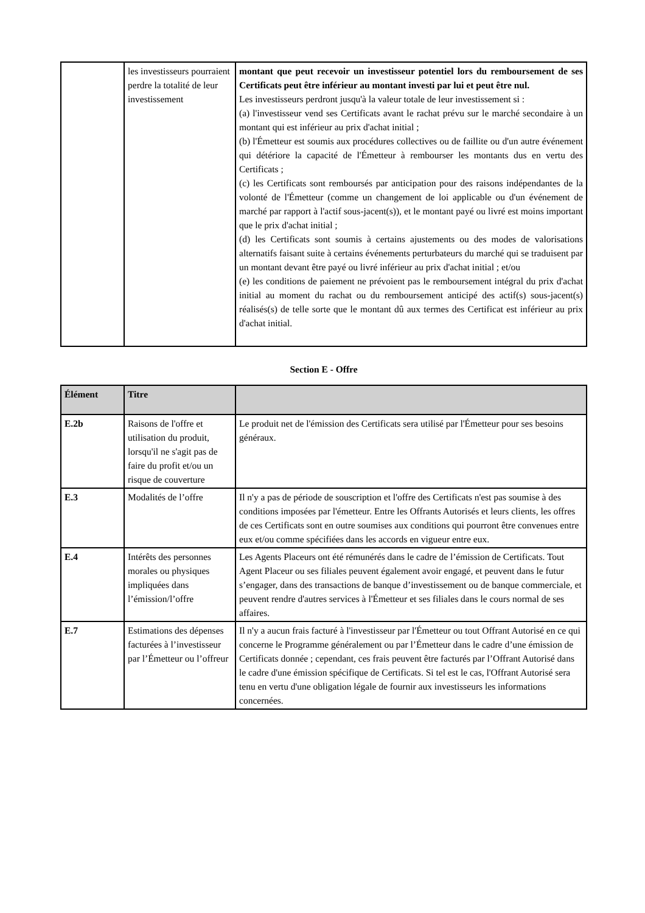| | les investisseurs pourraient perdre la totalité de leur investissement | montant que peut recevoir un investisseur potentiel lors du remboursement de ses Certificats peut être inférieur au montant investi par lui et peut être nul. Les investisseurs perdront jusqu'à la valeur totale de leur investissement si : (a) l'investisseur vend ses Certificats avant le rachat prévu sur le marché secondaire à un montant qui est inférieur au prix d'achat initial ; (b) l'Émetteur est soumis aux procédures collectives ou de faillite ou d'un autre événement qui détériore la capacité de l'Émetteur à rembourser les montants dus en vertu des Certificats ; (c) les Certificats sont remboursés par anticipation pour des raisons indépendantes de la volonté de l'Émetteur (comme un changement de loi applicable ou d'un événement de marché par rapport à l'actif sous-jacent(s)), et le montant payé ou livré est moins important que le prix d'achat initial ; (d) les Certificats sont soumis à certains ajustements ou des modes de valorisations alternatifs faisant suite à certains événements perturbateurs du marché qui se traduisent par un montant devant être payé ou livré inférieur au prix d'achat initial ; et/ou (e) les conditions de paiement ne prévoient pas le remboursement intégral du prix d'achat initial au moment du rachat ou du remboursement anticipé des actif(s) sous-jacent(s) réalisés(s) de telle sorte que le montant dû aux termes des Certificat est inférieur au prix d'achat initial. |
Section E - Offre
| Élément | Titre | |
| --- | --- | --- |
| E.2b | Raisons de l'offre et utilisation du produit, lorsqu'il ne s'agit pas de faire du profit et/ou un risque de couverture | Le produit net de l'émission des Certificats sera utilisé par l'Émetteur pour ses besoins généraux. |
| E.3 | Modalités de l’offre | Il n'y a pas de période de souscription et l'offre des Certificats n'est pas soumise à des conditions imposées par l'émetteur. Entre les Offrants Autorisés et leurs clients, les offres de ces Certificats sont en outre soumises aux conditions qui pourront être convenues entre eux et/ou comme spécifiées dans les accords en vigueur entre eux. |
| E.4 | Intérêts des personnes morales ou physiques impliquées dans l’émission/l’offre | Les Agents Placeurs ont été rémunérés dans le cadre de l’émission de Certificats. Tout Agent Placeur ou ses filiales peuvent également avoir engagé, et peuvent dans le futur s’engager, dans des transactions de banque d’investissement ou de banque commerciale, et peuvent rendre d'autres services à l'Émetteur et ses filiales dans le cours normal de ses affaires. |
| E.7 | Estimations des dépenses facturées à l’investisseur par l’Émetteur ou l’offreur | Il n'y a aucun frais facturé à l'investisseur par l'Émetteur ou tout Offrant Autorisé en ce qui concerne le Programme généralement ou par l’Émetteur dans le cadre d’une émission de Certificats donnée ; cependant, ces frais peuvent être facturés par l’Offrant Autorisé dans le cadre d'une émission spécifique de Certificats. Si tel est le cas, l'Offrant Autorisé sera tenu en vertu d'une obligation légale de fournir aux investisseurs les informations concernées. |